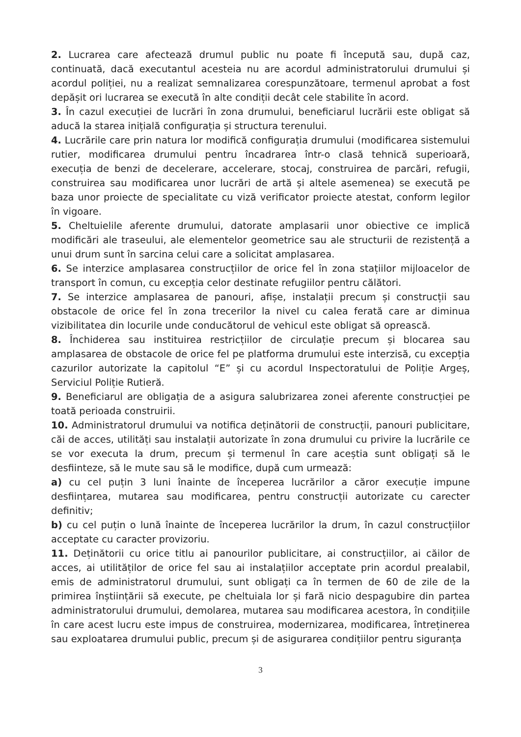2. Lucrarea care afectează drumul public nu poate fi începută sau, după caz, continuată, dacă executantul acesteia nu are acordul administratorului drumului și acordul poliției, nu a realizat semnalizarea corespunzătoare, termenul aprobat a fost depășit ori lucrarea se execută în alte condiții decât cele stabilite în acord.
3. În cazul execuției de lucrări în zona drumului, beneficiarul lucrării este obligat să aducă la starea inițială configurația și structura terenului.
4. Lucrările care prin natura lor modifică configurația drumului (modificarea sistemului rutier, modificarea drumului pentru încadrarea într-o clasă tehnică superioară, execuția de benzi de decelerare, accelerare, stocaj, construirea de parcări, refugii, construirea sau modificarea unor lucrări de artă și altele asemenea) se execută pe baza unor proiecte de specialitate cu viză verificator proiecte atestat, conform legilor în vigoare.
5. Cheltuielile aferente drumului, datorate amplasarii unor obiective ce implică modificări ale traseului, ale elementelor geometrice sau ale structurii de rezistență a unui drum sunt în sarcina celui care a solicitat amplasarea.
6. Se interzice amplasarea construcțiilor de orice fel în zona stațiilor mijloacelor de transport în comun, cu excepția celor destinate refugiilor pentru călători.
7. Se interzice amplasarea de panouri, afișe, instalații precum și construcții sau obstacole de orice fel în zona trecerilor la nivel cu calea ferată care ar diminua vizibilitatea din locurile unde conducătorul de vehicul este obligat să oprească.
8. Închiderea sau instituirea restricțiilor de circulație precum și blocarea sau amplasarea de obstacole de orice fel pe platforma drumului este interzisă, cu excepția cazurilor autorizate la capitolul “E” și cu acordul Inspectoratului de Poliție Argeș, Serviciul Poliție Rutieră.
9. Beneficiarul are obligația de a asigura salubrizarea zonei aferente construcției pe toată perioada construirii.
10. Administratorul drumului va notifica deținătorii de construcții, panouri publicitare, căi de acces, utilități sau instalații autorizate în zona drumului cu privire la lucrările ce se vor executa la drum, precum și termenul în care aceștia sunt obligați să le desfiinteze, să le mute sau să le modifice, după cum urmează:
a) cu cel puțin 3 luni înainte de începerea lucrărilor a căror execuție impune desființarea, mutarea sau modificarea, pentru construcții autorizate cu carecter definitiv;
b) cu cel puțin o lună înainte de începerea lucrărilor la drum, în cazul construcțiilor acceptate cu caracter provizoriu.
11. Deținătorii cu orice titlu ai panourilor publicitare, ai construcțiilor, ai căilor de acces, ai utilităților de orice fel sau ai instalațiilor acceptate prin acordul prealabil, emis de administratorul drumului, sunt obligați ca în termen de 60 de zile de la primirea înștiințării să execute, pe cheltuiala lor și fară nicio despagubire din partea administratorului drumului, demolarea, mutarea sau modificarea acestora, în condițiile în care acest lucru este impus de construirea, modernizarea, modificarea, întreținerea sau exploatarea drumului public, precum și de asigurarea condițiilor pentru siguranța
3